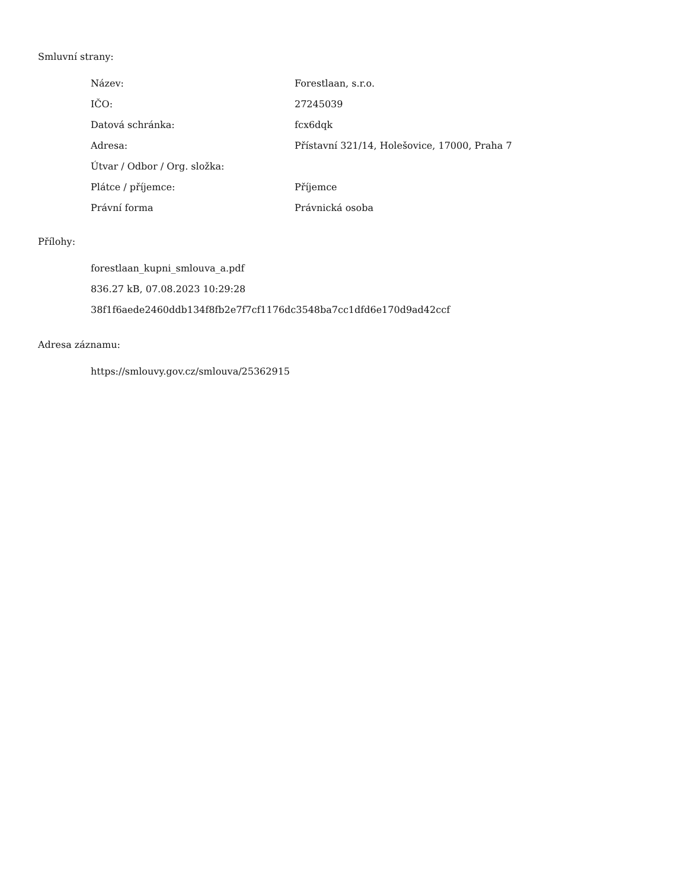Smluvní strany:
| Název: | Forestlaan, s.r.o. |
| IČO: | 27245039 |
| Datová schránka: | fcx6dqk |
| Adresa: | Přístavní 321/14, Holešovice, 17000, Praha 7 |
| Útvar / Odbor / Org. složka: | |
| Plátce / příjemce: | Příjemce |
| Právní forma | Právnická osoba |
Přílohy:
forestlaan_kupni_smlouva_a.pdf
836.27 kB, 07.08.2023 10:29:28
38f1f6aede2460ddb134f8fb2e7f7cf1176dc3548ba7cc1dfd6e170d9ad42ccf
Adresa záznamu:
https://smlouvy.gov.cz/smlouva/25362915